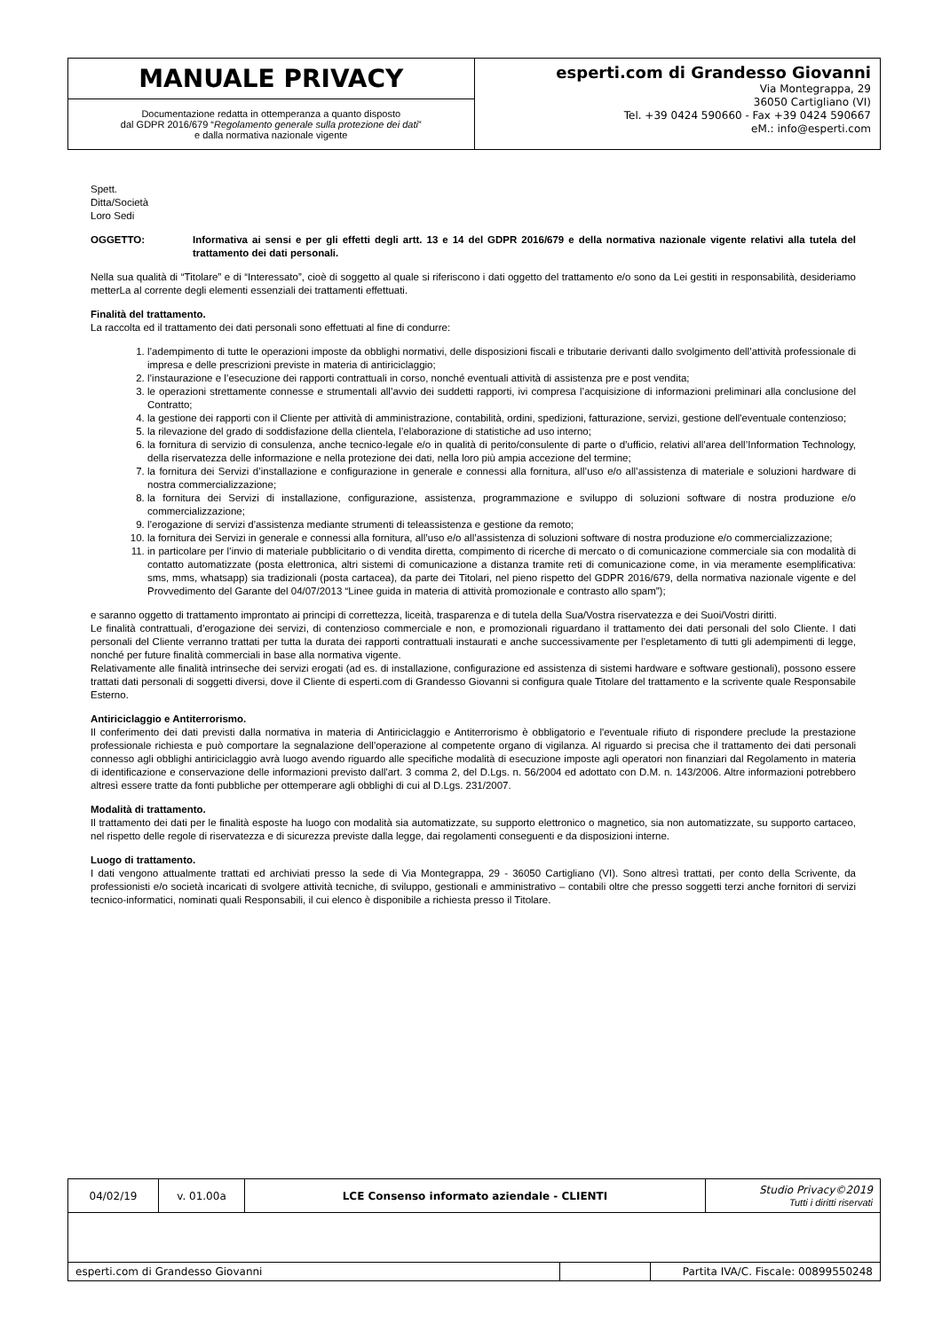| MANUALE PRIVACY | esperti.com di Grandesso Giovanni Via Montegrappa, 29 36050 Cartigliano (VI) Tel. +39 0424 590660 - Fax +39 0424 590667 eM.: info@esperti.com |
| Documentazione redatta in ottemperanza a quanto disposto dal GDPR 2016/679 “ Regolamento generale sulla protezione dei dati ” e dalla normativa nazionale vigente | |
Spett.
Ditta/Società
Loro Sedi
OGGETTO: Informativa ai sensi e per gli effetti degli artt. 13 e 14 del GDPR 2016/679 e della normativa nazionale vigente relativi alla tutela del trattamento dei dati personali.
Nella sua qualità di “Titolare” e di “Interessato”, cioè di soggetto al quale si riferiscono i dati oggetto del trattamento e/o sono da Lei gestiti in responsabilità, desideriamo metterLa al corrente degli elementi essenziali dei trattamenti effettuati.
Finalità del trattamento.
La raccolta ed il trattamento dei dati personali sono effettuati al fine di condurre:
1. l’adempimento di tutte le operazioni imposte da obblighi normativi, delle disposizioni fiscali e tributarie derivanti dallo svolgimento dell’attività professionale di impresa e delle prescrizioni previste in materia di antiriciclaggio;
2. l’instaurazione e l’esecuzione dei rapporti contrattuali in corso, nonché eventuali attività di assistenza pre e post vendita;
3. le operazioni strettamente connesse e strumentali all’avvio dei suddetti rapporti, ivi compresa l’acquisizione di informazioni preliminari alla conclusione del Contratto;
4. la gestione dei rapporti con il Cliente per attività di amministrazione, contabilità, ordini, spedizioni, fatturazione, servizi, gestione dell'eventuale contenzioso;
5. la rilevazione del grado di soddisfazione della clientela, l’elaborazione di statistiche ad uso interno;
6. la fornitura di servizio di consulenza, anche tecnico-legale e/o in qualità di perito/consulente di parte o d’ufficio, relativi all’area dell’Information Technology, della riservatezza delle informazione e nella protezione dei dati, nella loro più ampia accezione del termine;
7. la fornitura dei Servizi d’installazione e configurazione in generale e connessi alla fornitura, all’uso e/o all’assistenza di materiale e soluzioni hardware di nostra commercializzazione;
8. la fornitura dei Servizi di installazione, configurazione, assistenza, programmazione e sviluppo di soluzioni software di nostra produzione e/o commercializzazione;
9. l’erogazione di servizi d’assistenza mediante strumenti di teleassistenza e gestione da remoto;
10. la fornitura dei Servizi in generale e connessi alla fornitura, all’uso e/o all’assistenza di soluzioni software di nostra produzione e/o commercializzazione;
11. in particolare per l’invio di materiale pubblicitario o di vendita diretta, compimento di ricerche di mercato o di comunicazione commerciale sia con modalità di contatto automatizzate (posta elettronica, altri sistemi di comunicazione a distanza tramite reti di comunicazione come, in via meramente esemplificativa: sms, mms, whatsapp) sia tradizionali (posta cartacea), da parte dei Titolari, nel pieno rispetto del GDPR 2016/679, della normativa nazionale vigente e del Provvedimento del Garante del 04/07/2013 “Linee guida in materia di attività promozionale e contrasto allo spam”);
e saranno oggetto di trattamento improntato ai principi di correttezza, liceità, trasparenza e di tutela della Sua/Vostra riservatezza e dei Suoi/Vostri diritti.
Le finalità contrattuali, d’erogazione dei servizi, di contenzioso commerciale e non, e promozionali riguardano il trattamento dei dati personali del solo Cliente. I dati personali del Cliente verranno trattati per tutta la durata dei rapporti contrattuali instaurati e anche successivamente per l’espletamento di tutti gli adempimenti di legge, nonché per future finalità commerciali in base alla normativa vigente.
Relativamente alle finalità intrinseche dei servizi erogati (ad es. di installazione, configurazione ed assistenza di sistemi hardware e software gestionali), possono essere trattati dati personali di soggetti diversi, dove il Cliente di esperti.com di Grandesso Giovanni si configura quale Titolare del trattamento e la scrivente quale Responsabile Esterno.
Antiriciclaggio e Antiterrorismo.
Il conferimento dei dati previsti dalla normativa in materia di Antiriciclaggio e Antiterrorismo è obbligatorio e l'eventuale rifiuto di rispondere preclude la prestazione professionale richiesta e può comportare la segnalazione dell’operazione al competente organo di vigilanza. Al riguardo si precisa che il trattamento dei dati personali connesso agli obblighi antiriciclaggio avrà luogo avendo riguardo alle specifiche modalità di esecuzione imposte agli operatori non finanziari dal Regolamento in materia di identificazione e conservazione delle informazioni previsto dall'art. 3 comma 2, del D.Lgs. n. 56/2004 ed adottato con D.M. n. 143/2006. Altre informazioni potrebbero altresì essere tratte da fonti pubbliche per ottemperare agli obblighi di cui al D.Lgs. 231/2007.
Modalità di trattamento.
Il trattamento dei dati per le finalità esposte ha luogo con modalità sia automatizzate, su supporto elettronico o magnetico, sia non automatizzate, su supporto cartaceo, nel rispetto delle regole di riservatezza e di sicurezza previste dalla legge, dai regolamenti conseguenti e da disposizioni interne.
Luogo di trattamento.
I dati vengono attualmente trattati ed archiviati presso la sede di Via Montegrappa, 29 - 36050 Cartigliano (VI). Sono altresì trattati, per conto della Scrivente, da professionisti e/o società incaricati di svolgere attività tecniche, di sviluppo, gestionali e amministrativo – contabili oltre che presso soggetti terzi anche fornitori di servizi tecnico-informatici, nominati quali Responsabili, il cui elenco è disponibile a richiesta presso il Titolare.
| 04/02/19 | v. 01.00a | LCE Consenso informato aziendale - CLIENTI | | | Studio Privacy©2019 Tutti i diritti riservati |
| esperti.com di Grandesso Giovanni | | | | Partita IVA/C. Fiscale: 00899550248 | |